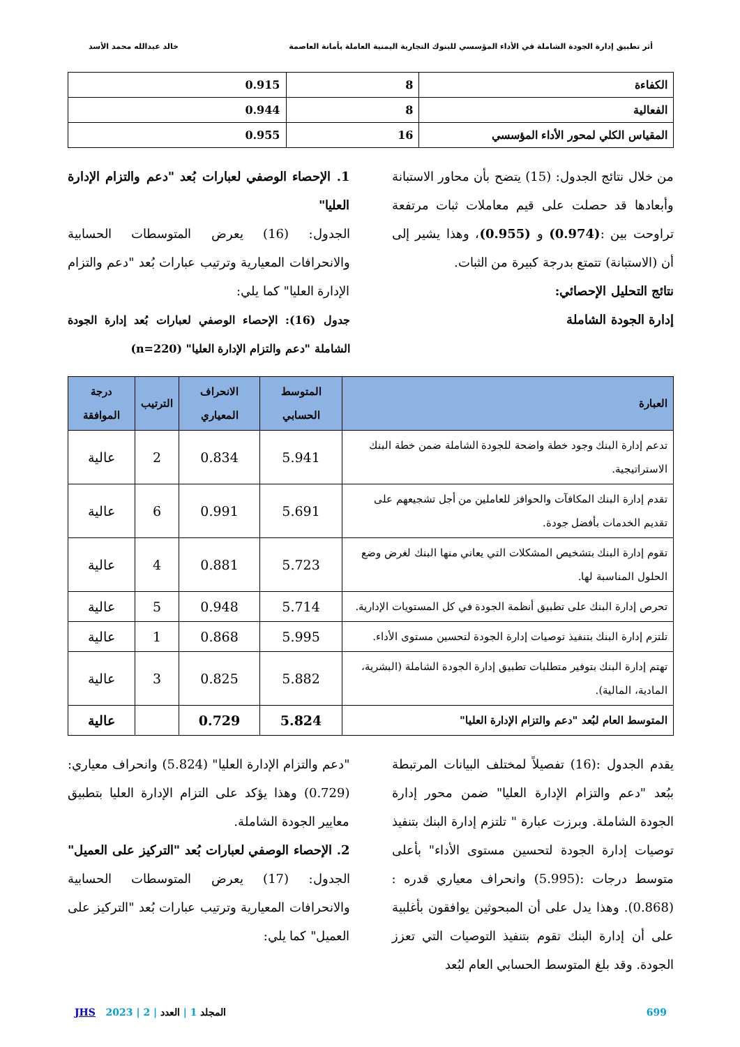أثر تطبيق إدارة الجودة الشاملة في الأداء المؤسسي للبنوك التجارية اليمنية العاملة بأمانة العاصمة خالد عبدالله محمد الأسد
| الكفاءة | 8 | 0.915 |
| الفعالية | 8 | 0.944 |
| المقياس الكلي لمحور الأداء المؤسسي | 16 | 0.955 |
من خلال نتائج الجدول: (15) يتضح بأن محاور الاستبانة وأبعادها قد حصلت على قيم معاملات ثبات مرتفعة تراوحت بين :(0.974) و (0.955)، وهذا يشير إلى أن (الاستبانة) تتمتع بدرجة كبيرة من الثبات.
نتائج التحليل الإحصائي:
إدارة الجودة الشاملة
1. الإحصاء الوصفي لعبارات بُعد "دعم والتزام الإدارة العليا"
الجدول: (16) يعرض المتوسطات الحسابية والانحرافات المعيارية وترتيب عبارات بُعد "دعم والتزام الإدارة العليا" كما يلي:
جدول (16): الإحصاء الوصفي لعبارات بُعد إدارة الجودة الشاملة "دعم والتزام الإدارة العليا" (n=220)
| العبارة | المتوسط الحسابي | الانحراف المعياري | الترتيب | درجة الموافقة |
| --- | --- | --- | --- | --- |
| تدعم إدارة البنك وجود خطة واضحة للجودة الشاملة ضمن خطة البنك الاستراتيجية. | 5.941 | 0.834 | 2 | عالية |
| تقدم إدارة البنك المكافآت والحوافز للعاملين من أجل تشجيعهم على تقديم الخدمات بأفضل جودة. | 5.691 | 0.991 | 6 | عالية |
| تقوم إدارة البنك بتشخيص المشكلات التي يعاني منها البنك لغرض وضع الحلول المناسبة لها. | 5.723 | 0.881 | 4 | عالية |
| تحرص إدارة البنك على تطبيق أنظمة الجودة في كل المستويات الإدارية. | 5.714 | 0.948 | 5 | عالية |
| تلتزم إدارة البنك بتنفيذ توصيات إدارة الجودة لتحسين مستوى الأداء. | 5.995 | 0.868 | 1 | عالية |
| تهتم إدارة البنك بتوفير متطلبات تطبيق إدارة الجودة الشاملة (البشرية، المادية، المالية). | 5.882 | 0.825 | 3 | عالية |
| المتوسط العام لبُعد "دعم والتزام الإدارة العليا" | 5.824 | 0.729 | | عالية |
يقدم الجدول :(16) تفصيلاً لمختلف البيانات المرتبطة ببُعد "دعم والتزام الإدارة العليا" ضمن محور إدارة الجودة الشاملة. وبرزت عبارة " تلتزم إدارة البنك بتنفيذ توصيات إدارة الجودة لتحسين مستوى الأداء" بأعلى متوسط درجات :(5.995) وانحراف معياري قدره :(0.868). وهذا يدل على أن المبحوثين يوافقون بأغلبية على أن إدارة البنك تقوم بتنفيذ التوصيات التي تعزز الجودة. وقد بلغ المتوسط الحسابي العام لبُعد
"دعم والتزام الإدارة العليا" (5.824) وانحراف معياري:(0.729) وهذا يؤكد على التزام الإدارة العليا بتطبيق معايير الجودة الشاملة.
2. الإحصاء الوصفي لعبارات بُعد "التركيز على العميل" الجدول: (17) يعرض المتوسطات الحسابية والانحرافات المعيارية وترتيب عبارات بُعد "التركيز على العميل" كما يلي:
699 المجلد 1 | العدد | 2 | 2023 JHS